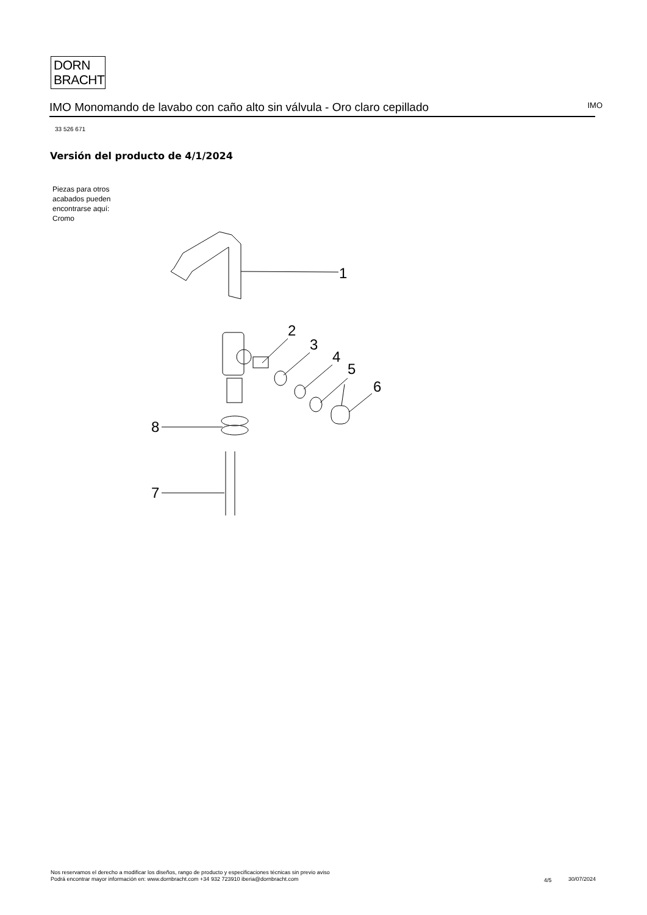DORN
BRACHT
IMO Monomando de lavabo con caño alto sin válvula - Oro claro cepillado IMO
33 526 671
Versión del producto de 4/1/2024
Piezas para otros
acabados pueden
encontrarse aquí:
Cromo
1
2
3
4
5
6
8
7
Nos reservamos el derecho a modificar los diseños, rango de producto y especificaciones técnicas sin previo aviso
Podrá encontrar mayor información en: www.dornbracht.com +34 932 723910 iberia@dornbracht.com
4/5 30/07/2024